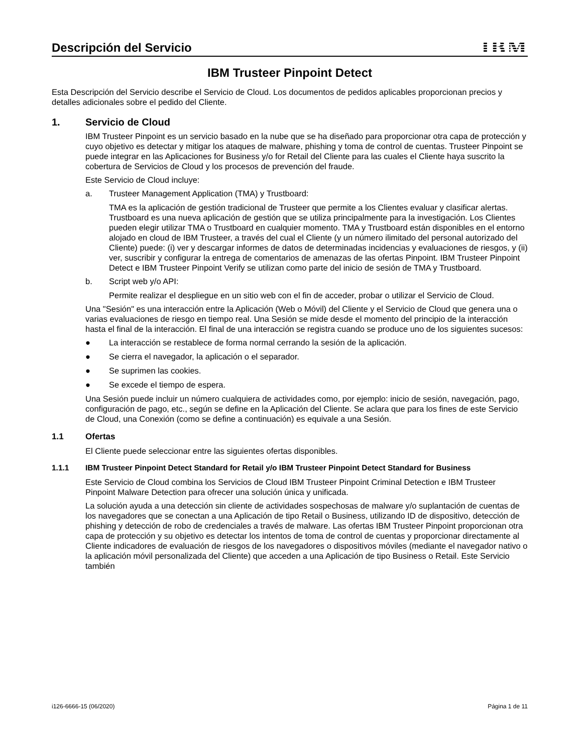Descripción del Servicio
IBM
IBM Trusteer Pinpoint Detect
Esta Descripción del Servicio describe el Servicio de Cloud. Los documentos de pedidos aplicables proporcionan precios y detalles adicionales sobre el pedido del Cliente.
1. Servicio de Cloud
IBM Trusteer Pinpoint es un servicio basado en la nube que se ha diseñado para proporcionar otra capa de protección y cuyo objetivo es detectar y mitigar los ataques de malware, phishing y toma de control de cuentas. Trusteer Pinpoint se puede integrar en las Aplicaciones for Business y/o for Retail del Cliente para las cuales el Cliente haya suscrito la cobertura de Servicios de Cloud y los procesos de prevención del fraude.
Este Servicio de Cloud incluye:
a. Trusteer Management Application (TMA) y Trustboard:
TMA es la aplicación de gestión tradicional de Trusteer que permite a los Clientes evaluar y clasificar alertas. Trustboard es una nueva aplicación de gestión que se utiliza principalmente para la investigación. Los Clientes pueden elegir utilizar TMA o Trustboard en cualquier momento. TMA y Trustboard están disponibles en el entorno alojado en cloud de IBM Trusteer, a través del cual el Cliente (y un número ilimitado del personal autorizado del Cliente) puede: (i) ver y descargar informes de datos de determinadas incidencias y evaluaciones de riesgos, y (ii) ver, suscribir y configurar la entrega de comentarios de amenazas de las ofertas Pinpoint. IBM Trusteer Pinpoint Detect e IBM Trusteer Pinpoint Verify se utilizan como parte del inicio de sesión de TMA y Trustboard.
b. Script web y/o API:
Permite realizar el despliegue en un sitio web con el fin de acceder, probar o utilizar el Servicio de Cloud.
Una "Sesión" es una interacción entre la Aplicación (Web o Móvil) del Cliente y el Servicio de Cloud que genera una o varias evaluaciones de riesgo en tiempo real. Una Sesión se mide desde el momento del principio de la interacción hasta el final de la interacción. El final de una interacción se registra cuando se produce uno de los siguientes sucesos:
● La interacción se restablece de forma normal cerrando la sesión de la aplicación.
● Se cierra el navegador, la aplicación o el separador.
● Se suprimen las cookies.
● Se excede el tiempo de espera.
Una Sesión puede incluir un número cualquiera de actividades como, por ejemplo: inicio de sesión, navegación, pago, configuración de pago, etc., según se define en la Aplicación del Cliente. Se aclara que para los fines de este Servicio de Cloud, una Conexión (como se define a continuación) es equivale a una Sesión.
1.1 Ofertas
El Cliente puede seleccionar entre las siguientes ofertas disponibles.
1.1.1 IBM Trusteer Pinpoint Detect Standard for Retail y/o IBM Trusteer Pinpoint Detect Standard for Business
Este Servicio de Cloud combina los Servicios de Cloud IBM Trusteer Pinpoint Criminal Detection e IBM Trusteer Pinpoint Malware Detection para ofrecer una solución única y unificada.
La solución ayuda a una detección sin cliente de actividades sospechosas de malware y/o suplantación de cuentas de los navegadores que se conectan a una Aplicación de tipo Retail o Business, utilizando ID de dispositivo, detección de phishing y detección de robo de credenciales a través de malware. Las ofertas IBM Trusteer Pinpoint proporcionan otra capa de protección y su objetivo es detectar los intentos de toma de control de cuentas y proporcionar directamente al Cliente indicadores de evaluación de riesgos de los navegadores o dispositivos móviles (mediante el navegador nativo o la aplicación móvil personalizada del Cliente) que acceden a una Aplicación de tipo Business o Retail. Este Servicio también
i126-6666-15 (06/2020) Página 1 de 11